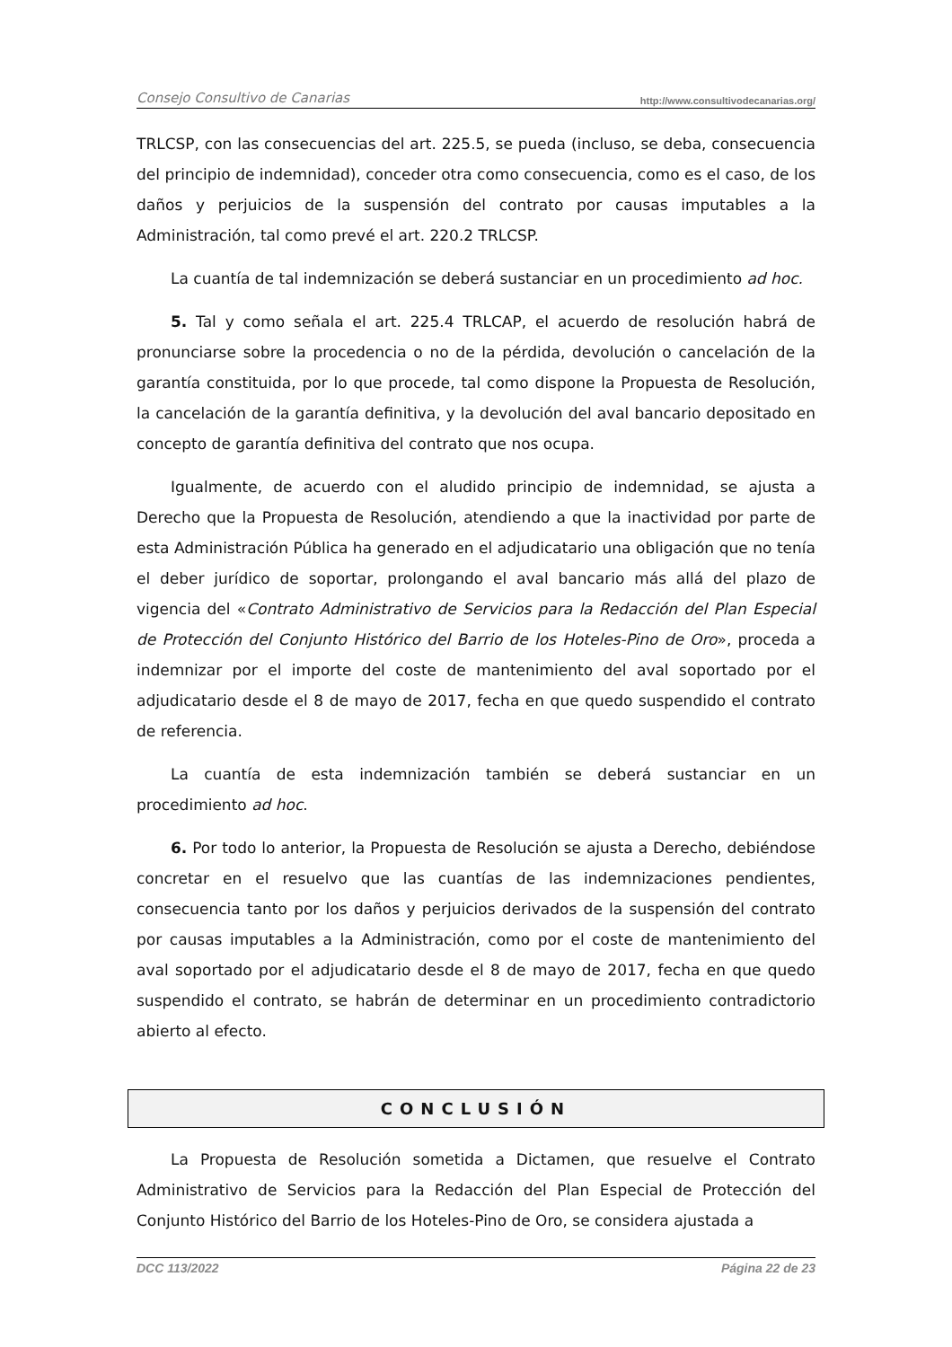Consejo Consultivo de Canarias http://www.consultivodecanarias.org/
TRLCSP, con las consecuencias del art. 225.5, se pueda (incluso, se deba, consecuencia del principio de indemnidad), conceder otra como consecuencia, como es el caso, de los daños y perjuicios de la suspensión del contrato por causas imputables a la Administración, tal como prevé el art. 220.2 TRLCSP.
La cuantía de tal indemnización se deberá sustanciar en un procedimiento ad hoc.
5. Tal y como señala el art. 225.4 TRLCAP, el acuerdo de resolución habrá de pronunciarse sobre la procedencia o no de la pérdida, devolución o cancelación de la garantía constituida, por lo que procede, tal como dispone la Propuesta de Resolución, la cancelación de la garantía definitiva, y la devolución del aval bancario depositado en concepto de garantía definitiva del contrato que nos ocupa.
Igualmente, de acuerdo con el aludido principio de indemnidad, se ajusta a Derecho que la Propuesta de Resolución, atendiendo a que la inactividad por parte de esta Administración Pública ha generado en el adjudicatario una obligación que no tenía el deber jurídico de soportar, prolongando el aval bancario más allá del plazo de vigencia del «Contrato Administrativo de Servicios para la Redacción del Plan Especial de Protección del Conjunto Histórico del Barrio de los Hoteles-Pino de Oro», proceda a indemnizar por el importe del coste de mantenimiento del aval soportado por el adjudicatario desde el 8 de mayo de 2017, fecha en que quedo suspendido el contrato de referencia.
La cuantía de esta indemnización también se deberá sustanciar en un procedimiento ad hoc.
6. Por todo lo anterior, la Propuesta de Resolución se ajusta a Derecho, debiéndose concretar en el resuelvo que las cuantías de las indemnizaciones pendientes, consecuencia tanto por los daños y perjuicios derivados de la suspensión del contrato por causas imputables a la Administración, como por el coste de mantenimiento del aval soportado por el adjudicatario desde el 8 de mayo de 2017, fecha en que quedo suspendido el contrato, se habrán de determinar en un procedimiento contradictorio abierto al efecto.
CONCLUSIÓN
La Propuesta de Resolución sometida a Dictamen, que resuelve el Contrato Administrativo de Servicios para la Redacción del Plan Especial de Protección del Conjunto Histórico del Barrio de los Hoteles-Pino de Oro, se considera ajustada a
DCC 113/2022 Página 22 de 23